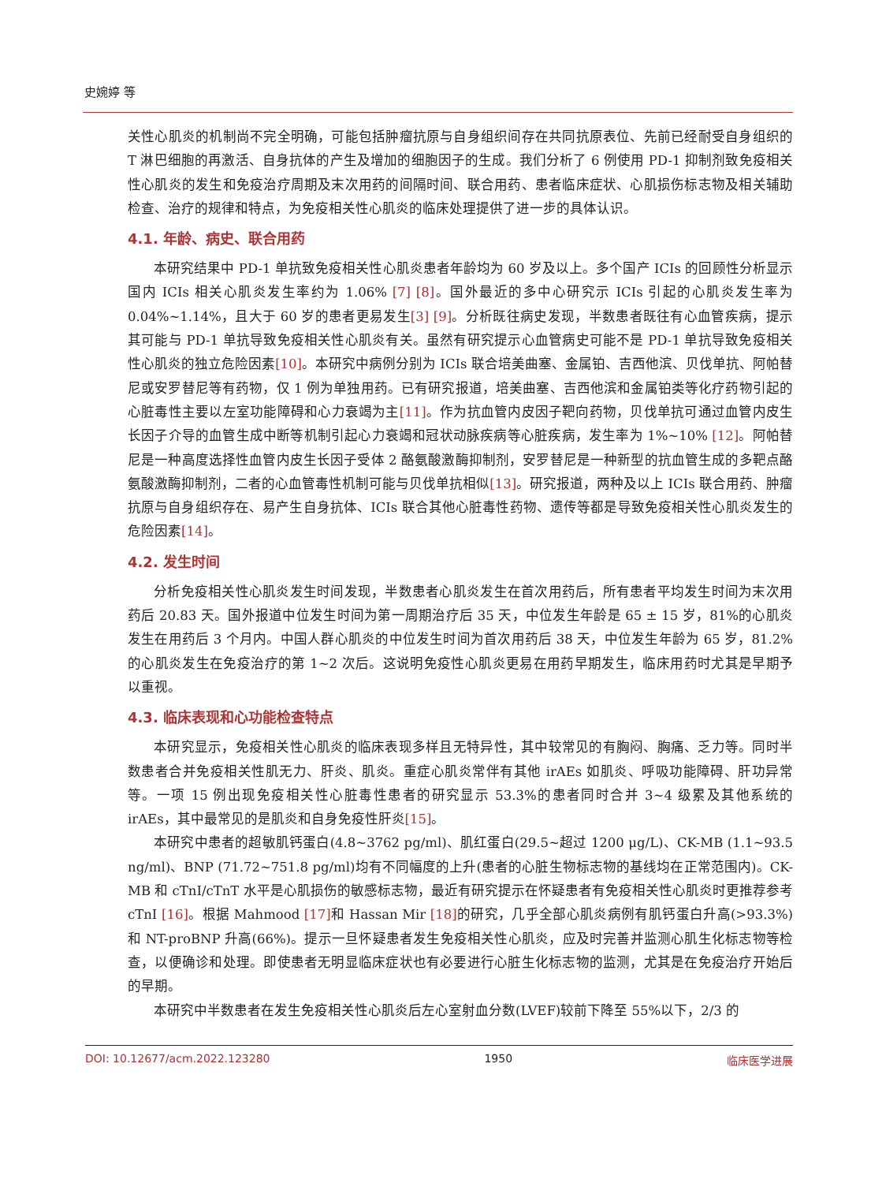史婉婷 等
关性心肌炎的机制尚不完全明确，可能包括肿瘤抗原与自身组织间存在共同抗原表位、先前已经耐受自身组织的 T 淋巴细胞的再激活、自身抗体的产生及增加的细胞因子的生成。我们分析了 6 例使用 PD-1 抑制剂致免疫相关性心肌炎的发生和免疫治疗周期及末次用药的间隔时间、联合用药、患者临床症状、心肌损伤标志物及相关辅助检查、治疗的规律和特点，为免疫相关性心肌炎的临床处理提供了进一步的具体认识。
4.1. 年龄、病史、联合用药
本研究结果中 PD-1 单抗致免疫相关性心肌炎患者年龄均为 60 岁及以上。多个国产 ICIs 的回顾性分析显示国内 ICIs 相关心肌炎发生率约为 1.06% [7] [8]。国外最近的多中心研究示 ICIs 引起的心肌炎发生率为 0.04%~1.14%，且大于 60 岁的患者更易发生[3] [9]。分析既往病史发现，半数患者既往有心血管疾病，提示其可能与 PD-1 单抗导致免疫相关性心肌炎有关。虽然有研究提示心血管病史可能不是 PD-1 单抗导致免疫相关性心肌炎的独立危险因素[10]。本研究中病例分别为 ICIs 联合培美曲塞、金属铂、吉西他滨、贝伐单抗、阿帕替尼或安罗替尼等有药物，仅 1 例为单独用药。已有研究报道，培美曲塞、吉西他滨和金属铂类等化疗药物引起的心脏毒性主要以左室功能障碍和心力衰竭为主[11]。作为抗血管内皮因子靶向药物，贝伐单抗可通过血管内皮生长因子介导的血管生成中断等机制引起心力衰竭和冠状动脉疾病等心脏疾病，发生率为 1%~10% [12]。阿帕替尼是一种高度选择性血管内皮生长因子受体 2 酪氨酸激酶抑制剂，安罗替尼是一种新型的抗血管生成的多靶点酪氨酸激酶抑制剂，二者的心血管毒性机制可能与贝伐单抗相似[13]。研究报道，两种及以上 ICIs 联合用药、肿瘤抗原与自身组织存在、易产生自身抗体、ICIs 联合其他心脏毒性药物、遗传等都是导致免疫相关性心肌炎发生的危险因素[14]。
4.2. 发生时间
分析免疫相关性心肌炎发生时间发现，半数患者心肌炎发生在首次用药后，所有患者平均发生时间为末次用药后 20.83 天。国外报道中位发生时间为第一周期治疗后 35 天，中位发生年龄是 65 ± 15 岁，81%的心肌炎发生在用药后 3 个月内。中国人群心肌炎的中位发生时间为首次用药后 38 天，中位发生年龄为 65 岁，81.2%的心肌炎发生在免疫治疗的第 1~2 次后。这说明免疫性心肌炎更易在用药早期发生，临床用药时尤其是早期予以重视。
4.3. 临床表现和心功能检查特点
本研究显示，免疫相关性心肌炎的临床表现多样且无特异性，其中较常见的有胸闷、胸痛、乏力等。同时半数患者合并免疫相关性肌无力、肝炎、肌炎。重症心肌炎常伴有其他 irAEs 如肌炎、呼吸功能障碍、肝功异常等。一项 15 例出现免疫相关性心脏毒性患者的研究显示 53.3%的患者同时合并 3~4 级累及其他系统的 irAEs，其中最常见的是肌炎和自身免疫性肝炎[15]。
本研究中患者的超敏肌钙蛋白(4.8~3762 pg/ml)、肌红蛋白(29.5~超过 1200 μg/L)、CK-MB (1.1~93.5 ng/ml)、BNP (71.72~751.8 pg/ml)均有不同幅度的上升(患者的心脏生物标志物的基线均在正常范围内)。CK-MB 和 cTnI/cTnT 水平是心肌损伤的敏感标志物，最近有研究提示在怀疑患者有免疫相关性心肌炎时更推荐参考 cTnI [16]。根据 Mahmood [17] 和 Hassan Mir [18] 的研究，几乎全部心肌炎病例有肌钙蛋白升高(>93.3%)和 NT-proBNP 升高(66%)。提示一旦怀疑患者发生免疫相关性心肌炎，应及时完善并监测心肌生化标志物等检查，以便确诊和处理。即使患者无明显临床症状也有必要进行心脏生化标志物的监测，尤其是在免疫治疗开始后的早期。
本研究中半数患者在发生免疫相关性心肌炎后左心室射血分数(LVEF)较前下降至 55%以下，2/3 的
DOI: 10.12677/acm.2022.123280 1950 临床医学进展